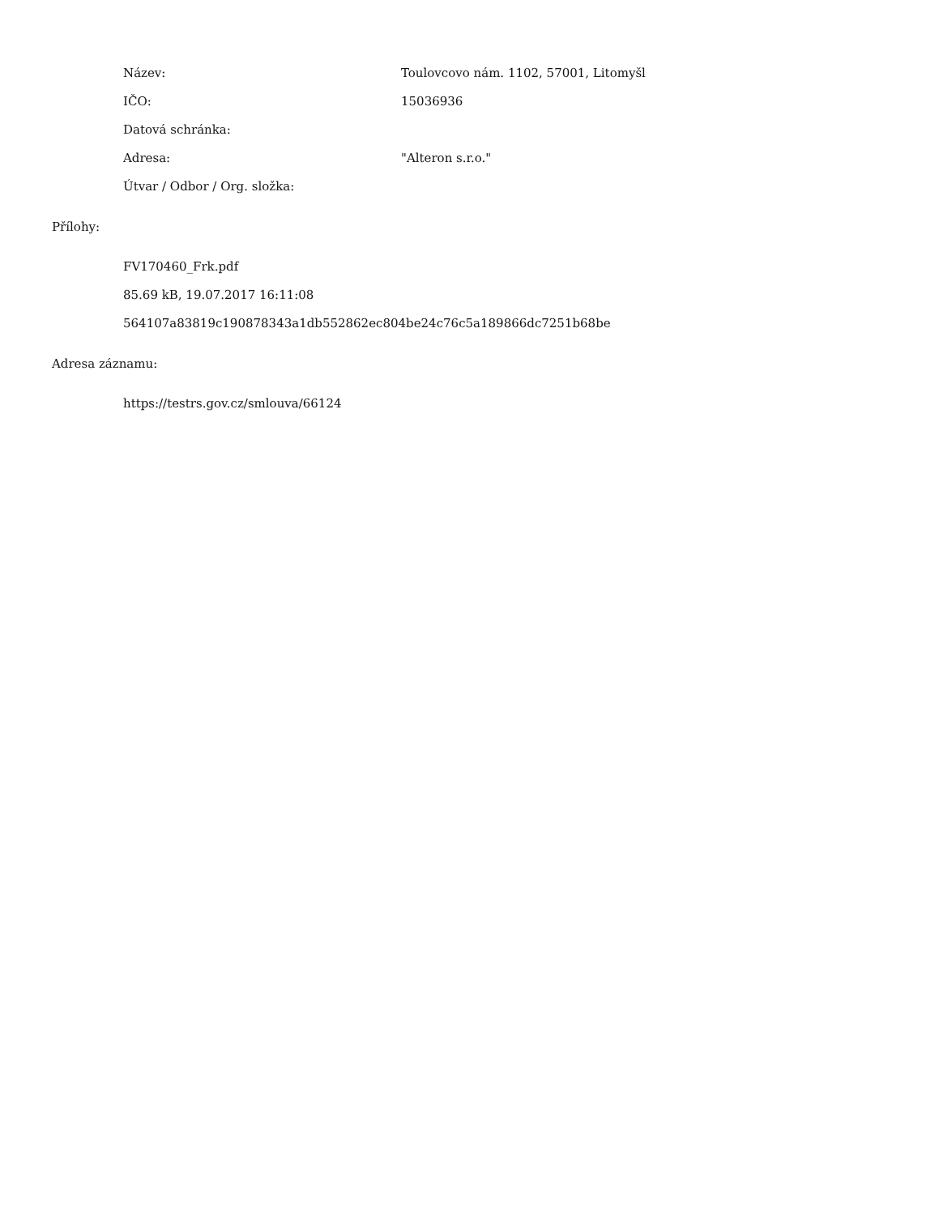Název: Toulovcovo nám. 1102, 57001, Litomyšl
IČO: 15036936
Datová schránka:
Adresa: "Alteron s.r.o."
Útvar / Odbor / Org. složka:
Přílohy:
FV170460_Frk.pdf
85.69 kB, 19.07.2017 16:11:08
564107a83819c190878343a1db552862ec804be24c76c5a189866dc7251b68be
Adresa záznamu:
https://testrs.gov.cz/smlouva/66124